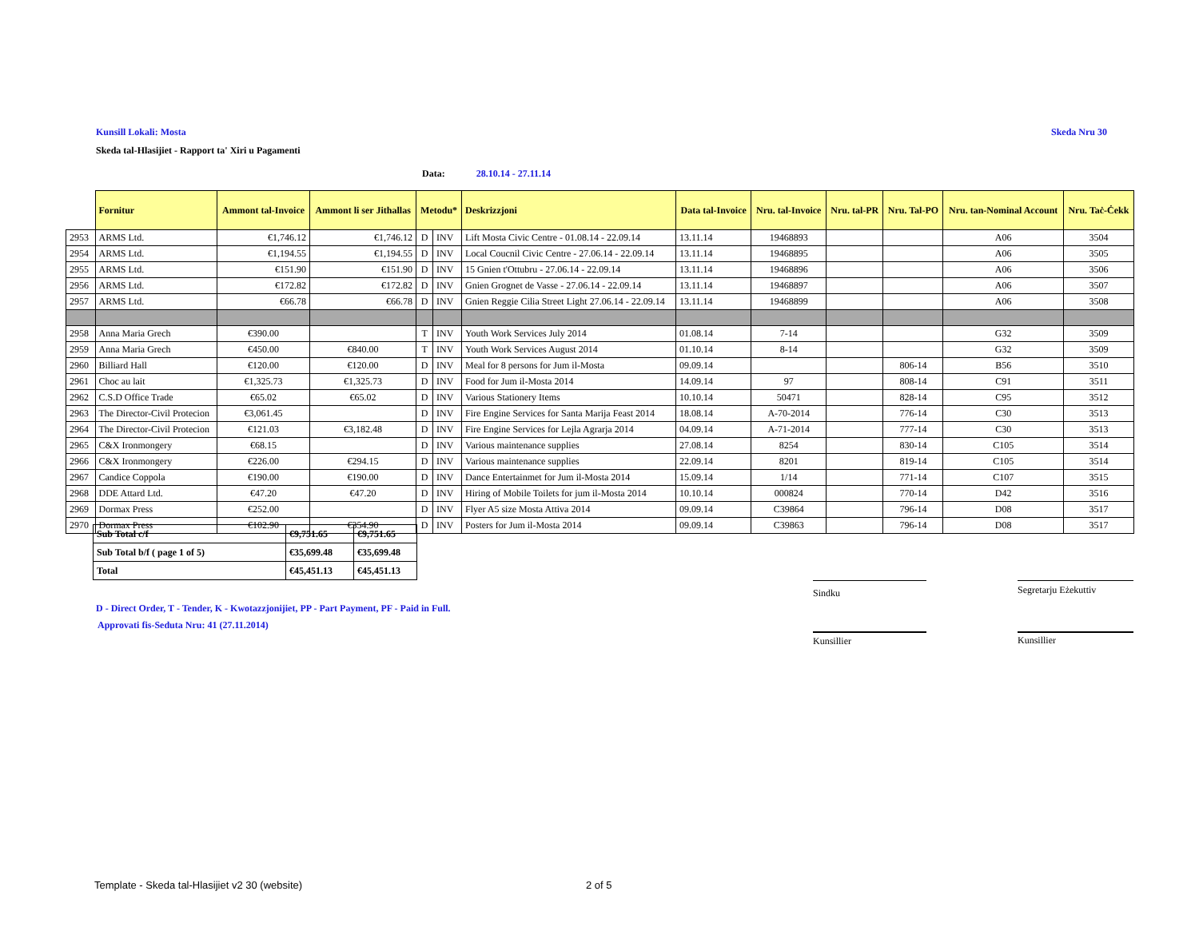Kunsill Lokali: Mosta Skeda Nru 30
Skeda tal-Hlasijiet - Rapport ta' Xiri u Pagamenti
Data: 28.10.14 - 27.11.14
| | Fornitur | Ammont tal-Invoice | Ammont li ser Jithallas | Metodu* | | Deskrizzjoni | Data tal-Invoice | Nru. tal-Invoice | Nru. tal-PR | Nru. Tal-PO | Nru. tan-Nominal Account | Nru. Taċ-Ċekk |
| --- | --- | --- | --- | --- | --- | --- | --- | --- | --- | --- | --- | --- |
| 2953 | ARMS Ltd. | €1,746.12 | €1,746.12 | D | INV | Lift Mosta Civic Centre - 01.08.14 - 22.09.14 | 13.11.14 | 19468893 | | | A06 | 3504 |
| 2954 | ARMS Ltd. | €1,194.55 | €1,194.55 | D | INV | Local Coucnil Civic Centre - 27.06.14 - 22.09.14 | 13.11.14 | 19468895 | | | A06 | 3505 |
| 2955 | ARMS Ltd. | €151.90 | €151.90 | D | INV | 15 Gnien t'Ottubru - 27.06.14 - 22.09.14 | 13.11.14 | 19468896 | | | A06 | 3506 |
| 2956 | ARMS Ltd. | €172.82 | €172.82 | D | INV | Gnien Grognet de Vasse - 27.06.14 - 22.09.14 | 13.11.14 | 19468897 | | | A06 | 3507 |
| 2957 | ARMS Ltd. | €66.78 | €66.78 | D | INV | Gnien Reggie Cilia Street Light 27.06.14 - 22.09.14 | 13.11.14 | 19468899 | | | A06 | 3508 |
| 2958 | Anna Maria Grech | €390.00 | | T | INV | Youth Work Services July 2014 | 01.08.14 | 7-14 | | | G32 | 3509 |
| 2959 | Anna Maria Grech | €450.00 | €840.00 | T | INV | Youth Work Services August 2014 | 01.10.14 | 8-14 | | | G32 | 3509 |
| 2960 | Billiard Hall | €120.00 | €120.00 | D | INV | Meal for 8 persons for Jum il-Mosta | 09.09.14 | | | 806-14 | B56 | 3510 |
| 2961 | Choc au lait | €1,325.73 | €1,325.73 | D | INV | Food for Jum il-Mosta 2014 | 14.09.14 | 97 | | 808-14 | C91 | 3511 |
| 2962 | C.S.D Office Trade | €65.02 | €65.02 | D | INV | Various Stationery Items | 10.10.14 | 50471 | | 828-14 | C95 | 3512 |
| 2963 | The Director-Civil Protecion | €3,061.45 | | D | INV | Fire Engine Services for Santa Marija Feast 2014 | 18.08.14 | A-70-2014 | | 776-14 | C30 | 3513 |
| 2964 | The Director-Civil Protecion | €121.03 | €3,182.48 | D | INV | Fire Engine Services for Lejla Agrarja 2014 | 04.09.14 | A-71-2014 | | 777-14 | C30 | 3513 |
| 2965 | C&X Ironmongery | €68.15 | | D | INV | Various maintenance supplies | 27.08.14 | 8254 | | 830-14 | C105 | 3514 |
| 2966 | C&X Ironmongery | €226.00 | €294.15 | D | INV | Various maintenance supplies | 22.09.14 | 8201 | | 819-14 | C105 | 3514 |
| 2967 | Candice Coppola | €190.00 | €190.00 | D | INV | Dance Entertainmet for Jum il-Mosta 2014 | 15.09.14 | 1/14 | | 771-14 | C107 | 3515 |
| 2968 | DDE Attard Ltd. | €47.20 | €47.20 | D | INV | Hiring of Mobile Toilets for jum il-Mosta 2014 | 10.10.14 | 000824 | | 770-14 | D42 | 3516 |
| 2969 | Dormax Press | €252.00 | | D | INV | Flyer A5 size Mosta Attiva 2014 | 09.09.14 | C39864 | | 796-14 | D08 | 3517 |
| 2970 | Dormax Press | €102.90 | €354.90 | D | INV | Posters for Jum il-Mosta 2014 | 09.09.14 | C39863 | | 796-14 | D08 | 3517 |
| Sub Total c/f | €9,751.65 | €9,751.65 |
| Sub Total b/f ( page 1 of 5) | €35,699.48 | €35,699.48 |
| Total | €45,451.13 | €45,451.13 |
Sindku Segretarju Eżekuttiv
D - Direct Order, T - Tender, K - Kwotazzjonijiet, PP - Part Payment, PF - Paid in Full.
Approvati fis-Seduta Nru: 41 (27.11.2014)
Kunsillier Kunsillier
Template - Skeda tal-Hlasijiet v2 30 (website)
2 of 5